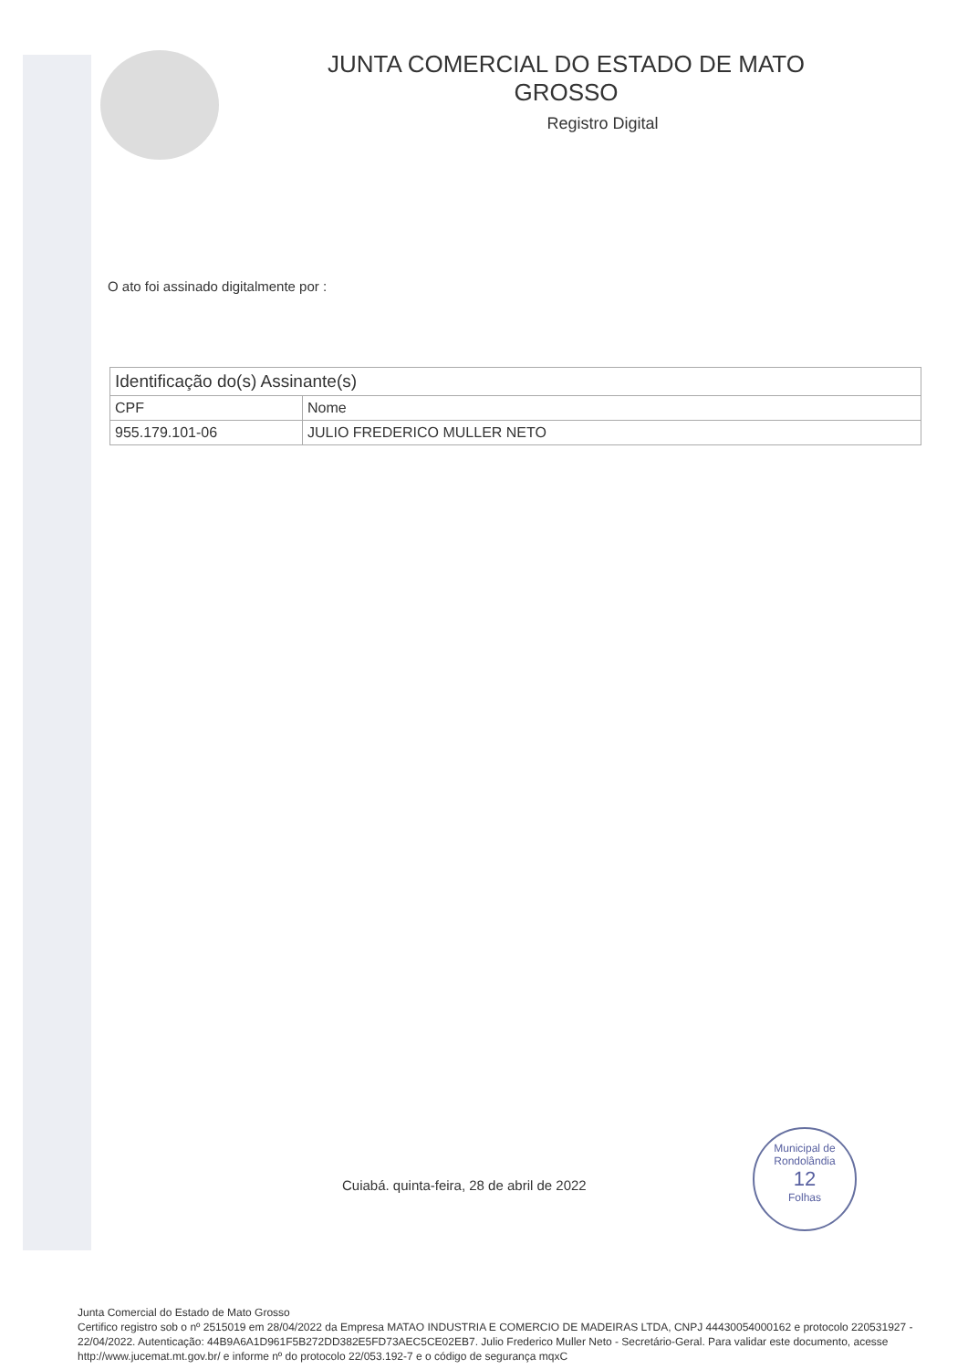JUNTA COMERCIAL DO ESTADO DE MATO
GROSSO
Registro Digital
O ato foi assinado digitalmente por :
| Identificação do(s) Assinante(s) | |
| --- | --- |
| CPF | Nome |
| 955.179.101-06 | JULIO FREDERICO MULLER NETO |
Cuiabá. quinta-feira, 28 de abril de 2022
Municipal de Rondolândia
12
Folhas
Junta Comercial do Estado de Mato Grosso
Certifico registro sob o nº 2515019 em 28/04/2022 da Empresa MATAO INDUSTRIA E COMERCIO DE MADEIRAS LTDA, CNPJ 44430054000162 e protocolo 220531927 - 22/04/2022. Autenticação: 44B9A6A1D961F5B272DD382E5FD73AEC5CE02EB7. Julio Frederico Muller Neto - Secretário-Geral. Para validar este documento, acesse http://www.jucemat.mt.gov.br/ e informe nº do protocolo 22/053.192-7 e o código de segurança mqxC